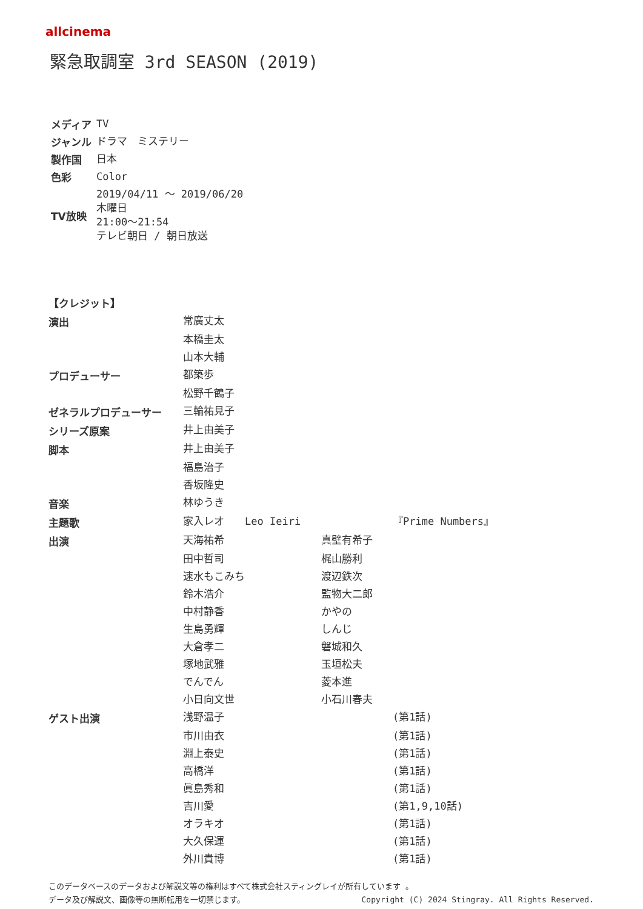allcinema
緊急取調室 3rd SEASON (2019)
| メディア | TV |
| ジャンル | ドラマ ミステリー |
| 製作国 | 日本 |
| 色彩 | Color |
| TV放映 | 2019/04/11 〜 2019/06/20 木曜日 21:00〜21:54 テレビ朝日 / 朝日放送 |
| 【クレジット】 | | | |
| --- | --- | --- | --- |
| 演出 | 常廣丈太 | | |
| | 本橋圭太 | | |
| | 山本大輔 | | |
| プロデューサー | 都築歩 | | |
| | 松野千鶴子 | | |
| ゼネラルプロデューサー | 三輪祐見子 | | |
| シリーズ原案 | 井上由美子 | | |
| 脚本 | 井上由美子 | | |
| | 福島治子 | | |
| | 香坂隆史 | | |
| 音楽 | 林ゆうき | | |
| 主題歌 | 家入レオ Leo Ieiri | | 『Prime Numbers』 |
| 出演 | 天海祐希 | 真壁有希子 | |
| | 田中哲司 | 梶山勝利 | |
| | 速水もこみち | 渡辺鉄次 | |
| | 鈴木浩介 | 監物大二郎 | |
| | 中村静香 | かやの | |
| | 生島勇輝 | しんじ | |
| | 大倉孝二 | 磐城和久 | |
| | 塚地武雅 | 玉垣松夫 | |
| | でんでん | 菱本進 | |
| | 小日向文世 | 小石川春夫 | |
| ゲスト出演 | 浅野温子 | | (第1話) |
| | 市川由衣 | | (第1話) |
| | 淵上泰史 | | (第1話) |
| | 高橋洋 | | (第1話) |
| | 眞島秀和 | | (第1話) |
| | 吉川愛 | | (第1,9,10話) |
| | オラキオ | | (第1話) |
| | 大久保運 | | (第1話) |
| | 外川貴博 | | (第1話) |
このデータベースのデータおよび解説文等の権利はすべて株式会社スティングレイが所有しています 。
データ及び解説文、画像等の無断転用を一切禁じます。 Copyright (C) 2024 Stingray. All Rights Reserved.